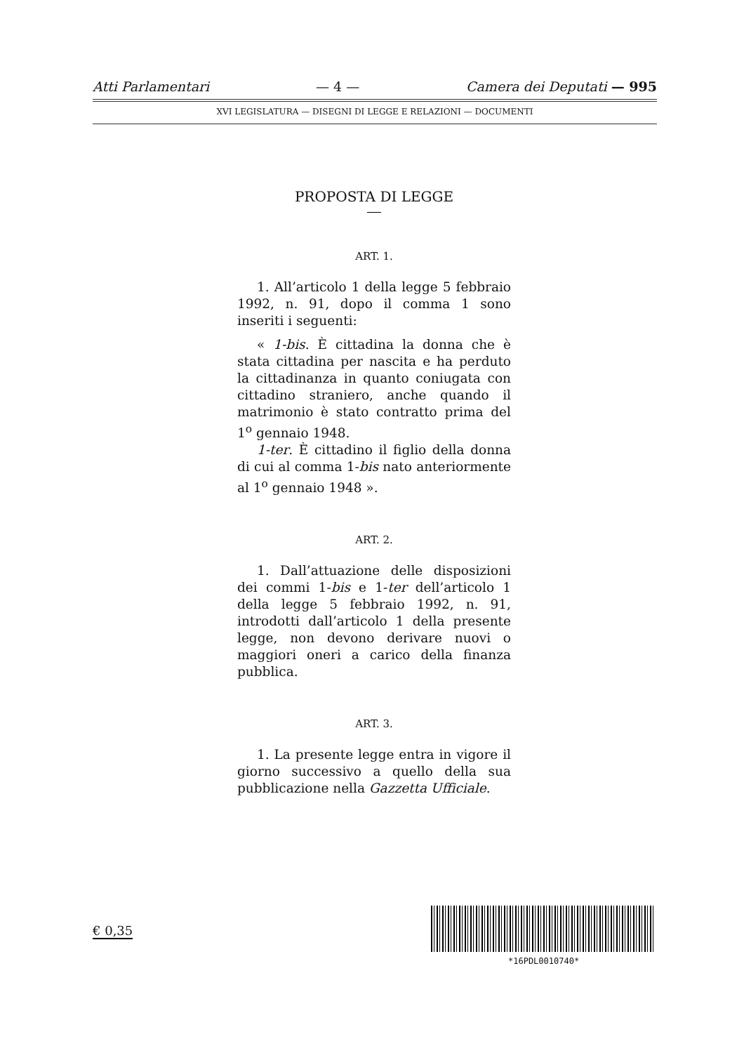Atti Parlamentari — 4 — Camera dei Deputati — 995
XVI LEGISLATURA — DISEGNI DI LEGGE E RELAZIONI — DOCUMENTI
PROPOSTA DI LEGGE
ART. 1.
1. All’articolo 1 della legge 5 febbraio 1992, n. 91, dopo il comma 1 sono inseriti i seguenti:
« 1-bis. È cittadina la donna che è stata cittadina per nascita e ha perduto la cittadinanza in quanto coniugata con cittadino straniero, anche quando il matrimonio è stato contratto prima del 1<sup>o</sup> gennaio 1948.
1-ter. È cittadino il figlio della donna di cui al comma 1-bis nato anteriormente al 1<sup>o</sup> gennaio 1948 ».
ART. 2.
1. Dall’attuazione delle disposizioni dei commi 1-bis e 1-ter dell’articolo 1 della legge 5 febbraio 1992, n. 91, introdotti dall’articolo 1 della presente legge, non devono derivare nuovi o maggiori oneri a carico della finanza pubblica.
ART. 3.
1. La presente legge entra in vigore il giorno successivo a quello della sua pubblicazione nella Gazzetta Ufficiale.
€ 0,35
*16PDL0010740*